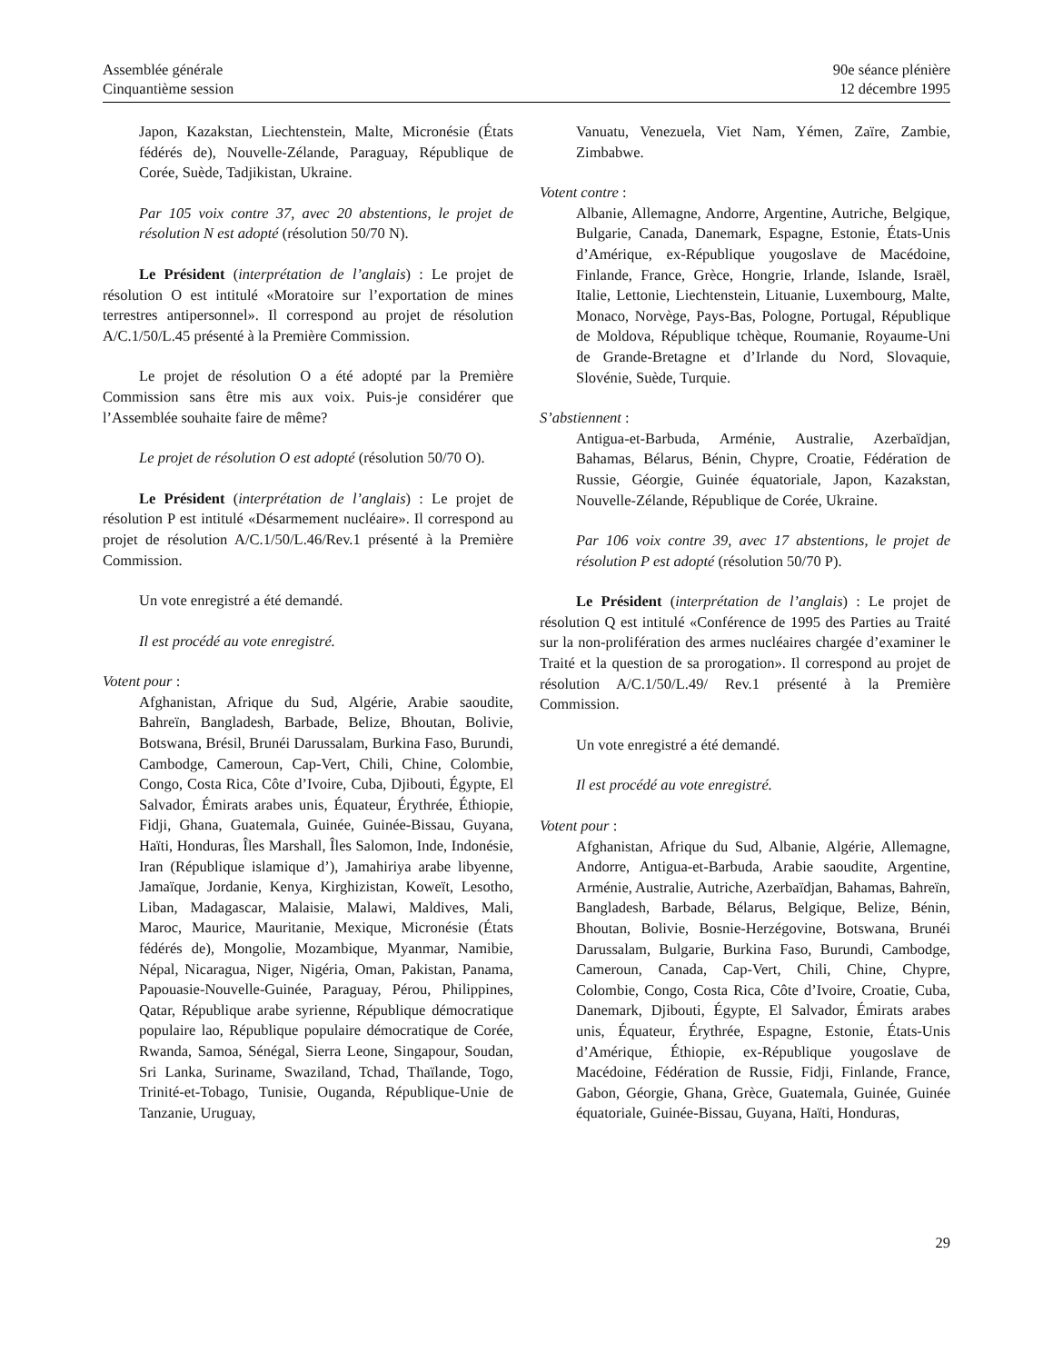Assemblée générale
Cinquantième session
90e séance plénière
12 décembre 1995
Japon, Kazakstan, Liechtenstein, Malte, Micronésie (États fédérés de), Nouvelle-Zélande, Paraguay, République de Corée, Suède, Tadjikistan, Ukraine.
Par 105 voix contre 37, avec 20 abstentions, le projet de résolution N est adopté (résolution 50/70 N).
Le Président (interprétation de l’anglais) : Le projet de résolution O est intitulé «Moratoire sur l’exportation de mines terrestres antipersonnel». Il correspond au projet de résolution A/C.1/50/L.45 présenté à la Première Commission.
Le projet de résolution O a été adopté par la Première Commission sans être mis aux voix. Puis-je considérer que l’Assemblée souhaite faire de même?
Le projet de résolution O est adopté (résolution 50/70 O).
Le Président (interprétation de l’anglais) : Le projet de résolution P est intitulé «Désarmement nucléaire». Il correspond au projet de résolution A/C.1/50/L.46/Rev.1 présenté à la Première Commission.
Un vote enregistré a été demandé.
Il est procédé au vote enregistré.
Votent pour :
Afghanistan, Afrique du Sud, Algérie, Arabie saoudite, Bahreïn, Bangladesh, Barbade, Belize, Bhoutan, Bolivie, Botswana, Brésil, Brunéi Darussalam, Burkina Faso, Burundi, Cambodge, Cameroun, Cap-Vert, Chili, Chine, Colombie, Congo, Costa Rica, Côte d’Ivoire, Cuba, Djibouti, Égypte, El Salvador, Émirats arabes unis, Équateur, Érythrée, Éthiopie, Fidji, Ghana, Guatemala, Guinée, Guinée-Bissau, Guyana, Haïti, Honduras, Îles Marshall, Îles Salomon, Inde, Indonésie, Iran (République islamique d’), Jamahiriya arabe libyenne, Jamaïque, Jordanie, Kenya, Kirghizistan, Koweït, Lesotho, Liban, Madagascar, Malaisie, Malawi, Maldives, Mali, Maroc, Maurice, Mauritanie, Mexique, Micronésie (États fédérés de), Mongolie, Mozambique, Myanmar, Namibie, Népal, Nicaragua, Niger, Nigéria, Oman, Pakistan, Panama, Papouasie-Nouvelle-Guinée, Paraguay, Pérou, Philippines, Qatar, République arabe syrienne, République démocratique populaire lao, République populaire démocratique de Corée, Rwanda, Samoa, Sénégal, Sierra Leone, Singapour, Soudan, Sri Lanka, Suriname, Swaziland, Tchad, Thaïlande, Togo, Trinité-et-Tobago, Tunisie, Ouganda, République-Unie de Tanzanie, Uruguay,
Vanuatu, Venezuela, Viet Nam, Yémen, Zaïre, Zambie, Zimbabwe.
Votent contre :
Albanie, Allemagne, Andorre, Argentine, Autriche, Belgique, Bulgarie, Canada, Danemark, Espagne, Estonie, États-Unis d’Amérique, ex-République yougoslave de Macédoine, Finlande, France, Grèce, Hongrie, Irlande, Islande, Israël, Italie, Lettonie, Liechtenstein, Lituanie, Luxembourg, Malte, Monaco, Norvège, Pays-Bas, Pologne, Portugal, République de Moldova, République tchèque, Roumanie, Royaume-Uni de Grande-Bretagne et d’Irlande du Nord, Slovaquie, Slovénie, Suède, Turquie.
S’abstiennent :
Antigua-et-Barbuda, Arménie, Australie, Azerbaïdjan, Bahamas, Bélarus, Bénin, Chypre, Croatie, Fédération de Russie, Géorgie, Guinée équatoriale, Japon, Kazakstan, Nouvelle-Zélande, République de Corée, Ukraine.
Par 106 voix contre 39, avec 17 abstentions, le projet de résolution P est adopté (résolution 50/70 P).
Le Président (interprétation de l’anglais) : Le projet de résolution Q est intitulé «Conférence de 1995 des Parties au Traité sur la non-prolifération des armes nucléaires chargée d’examiner le Traité et la question de sa prorogation». Il correspond au projet de résolution A/C.1/50/L.49/ Rev.1 présenté à la Première Commission.
Un vote enregistré a été demandé.
Il est procédé au vote enregistré.
Votent pour :
Afghanistan, Afrique du Sud, Albanie, Algérie, Allemagne, Andorre, Antigua-et-Barbuda, Arabie saoudite, Argentine, Arménie, Australie, Autriche, Azerbaïdjan, Bahamas, Bahreïn, Bangladesh, Barbade, Bélarus, Belgique, Belize, Bénin, Bhoutan, Bolivie, Bosnie-Herzégovine, Botswana, Brunéi Darussalam, Bulgarie, Burkina Faso, Burundi, Cambodge, Cameroun, Canada, Cap-Vert, Chili, Chine, Chypre, Colombie, Congo, Costa Rica, Côte d’Ivoire, Croatie, Cuba, Danemark, Djibouti, Égypte, El Salvador, Émirats arabes unis, Équateur, Érythrée, Espagne, Estonie, États-Unis d’Amérique, Éthiopie, ex-République yougoslave de Macédoine, Fédération de Russie, Fidji, Finlande, France, Gabon, Géorgie, Ghana, Grèce, Guatemala, Guinée, Guinée équatoriale, Guinée-Bissau, Guyana, Haïti, Honduras,
29